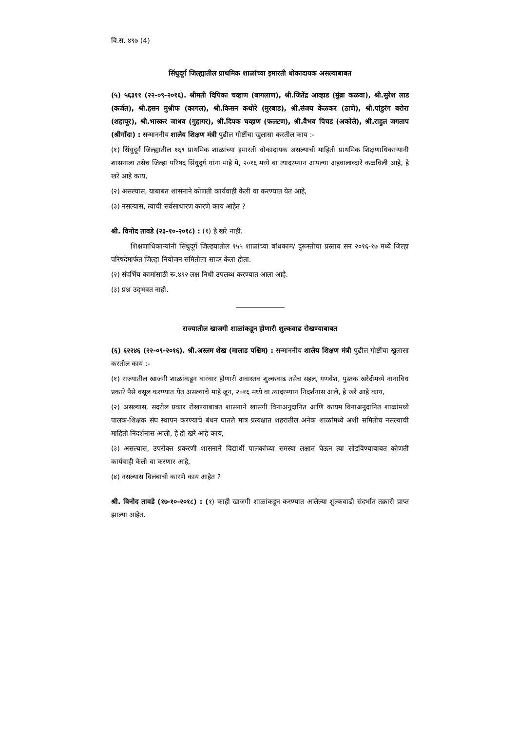वि.स. ४९७ (4)
सिंधुदूर्ग जिल्ह्यातील प्राथमिक शाळांच्या इमारती धोकादायक असल्याबाबत
(५) ५६३११ (२२-०९-२०१६). श्रीमती दिपिका चव्हाण (बागलाण), श्री.जितेंद्र आव्हाड (मुंब्रा कळवा), श्री.सुरेश लाड (कर्जत), श्री.हसन मुश्रीफ (कागल), श्री.किसन कथोरे (मुरबाड), श्री.संजय केळकर (ठाणे), श्री.पांडुरंग बरोरा (शहापूर), श्री.भास्कर जाधव (गुहागर), श्री.दिपक चव्हाण (फलटण), श्री.वैभव पिचड (अकोले), श्री.राहुल जगताप (श्रीगोंदा) : सन्माननीय शालेय शिक्षण मंत्री पुढील गोष्टींचा खुलासा करतील काय :-
(१) सिंधुदूर्ग जिल्ह्यातील १६९ प्राथमिक शाळांच्या इमारती धोकादायक असल्याची माहिती प्राथमिक शिक्षणाधिकाऱ्यानी शासनाला तसेच जिल्हा परिषद सिंधुदूर्ग यांना माहे मे, २०१६ मध्ये वा त्यादरम्यान आपल्या अहवालाव्दारे कळविली आहे, हे खरे आहे काय,
(२) असल्यास, याबाबत शासनाने कोणती कार्यवाही केली वा करण्यात येत आहे,
(३) नसल्यास, त्याची सर्वसाधारण कारणे काय आहेत ?
श्री. विनोद तावडे (२३-१०-२०१८) : (१) हे खरे नाही.
शिक्षणाधिकाऱ्यांनी सिंधुदूर्ग जिल्हयातील १५५ शाळांच्या बांधकाम/ दुरूस्तीचा प्रस्ताव सन २०१६-१७ मध्ये जिल्हा परिषदेमार्फत जिल्हा नियोजन समितीला सादर केला होता.
(२) संदर्भिय कामांसाठी रू.४९२ लक्ष निधी उपलब्ध करण्यात आला आहे.
(३) प्रश्न उद्‌भवत नाही.
राज्यातील खाजगी शाळांकडून होणारी शुल्कवाढ रोखण्याबाबत
(६) ६२२४६ (२२-०९-२०१६). श्री.अस्लम शेख (मालाड पश्चिम) : सन्माननीय शालेय शिक्षण मंत्री पुढील गोष्टींचा खुलासा करतील काय :-
(१) राज्यातील खाजगी शाळांकडून वारंवार होणारी अवास्तव शुल्कवाढ तसेच सहल, गणवेश, पुस्तक खरेदीमध्ये नानाविध प्रकारे पैसे वसूल करण्यात येत असल्याचे माहे जून, २०१६ मध्ये वा त्यादरम्यान निदर्शनास आले, हे खरे आहे काय,
(२) असल्यास, सदरील प्रकार रोखण्याबाबत शासनाने खासगी विनाअनुदानित आणि कायम विनाअनुदानित शाळांमध्ये पालक-शिक्षक संघ स्थापन करण्याचे बंधन घातले मात्र प्रत्यक्षात शहरातील अनेक शाळांमध्ये अशी समितीच नसल्याची माहिती निदर्शनास आली, हे ही खरे आहे काय,
(३) असल्यास, उपरोक्त प्रकरणी शासनाने विद्यार्थी पालकांच्या समस्या लक्षात घेऊन त्या सोडविण्याबाबत कोणती कार्यवाही केली वा करणार आहे,
(४) नसल्यास विलंबाची कारणे काय आहेत ?
श्री. विनोद तावडे (१७-१०-२०१८) : (१) काही खाजगी शाळांकडून करण्यात आलेल्या शुल्कवाढी संदर्भात तक्रारी प्राप्त झाल्या आहेत.